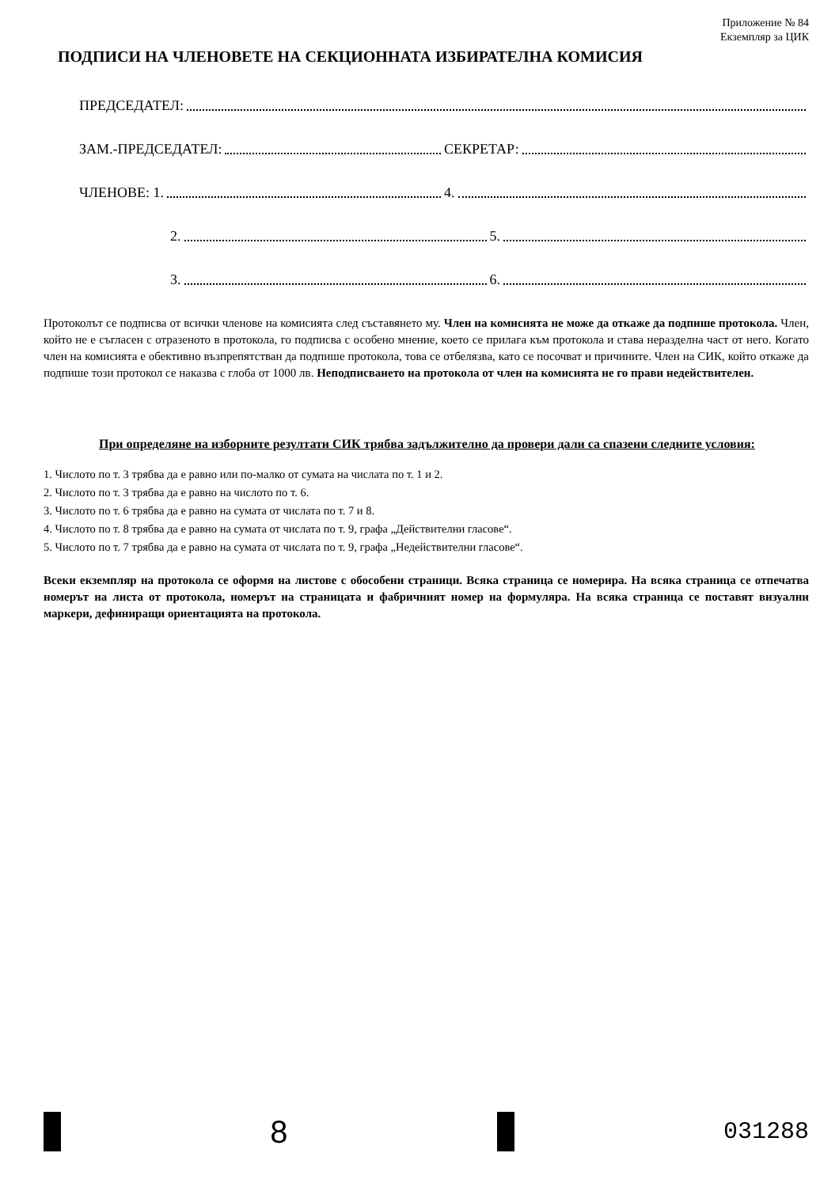Приложение № 84
Екземпляр за ЦИК
ПОДПИСИ НА ЧЛЕНОВЕТЕ НА СЕКЦИОННАТА ИЗБИРАТЕЛНА КОМИСИЯ
ПРЕДСЕДАТЕЛ:
ЗАМ.-ПРЕДСЕДАТЕЛ:
СЕКРЕТАР:
ЧЛЕНОВЕ: 1.
4.
2.
5.
3.
6.
Протоколът се подписва от всички членове на комисията след съставянето му. Член на комисията не може да откаже да подпише протокола. Член, който не е съгласен с отразеното в протокола, го подписва с особено мнение, което се прилага към протокола и става неразделна част от него. Когато член на комисията е обективно възпрепятстван да подпише протокола, това се отбелязва, като се посочват и причините. Член на СИК, който откаже да подпише този протокол се наказва с глоба от 1000 лв. Неподписването на протокола от член на комисията не го прави недействителен.
При определяне на изборните резултати СИК трябва задължително да провери дали са спазени следните условия:
1. Числото по т. 3 трябва да е равно или по-малко от сумата на числата по т. 1 и 2.
2. Числото по т. 3 трябва да е равно на числото по т. 6.
3. Числото по т. 6 трябва да е равно на сумата от числата по т. 7 и 8.
4. Числото по т. 8 трябва да е равно на сумата от числата по т. 9, графа „Действителни гласове“.
5. Числото по т. 7 трябва да е равно на сумата от числата по т. 9, графа „Недействителни гласове“.
Всеки екземпляр на протокола се оформя на листове с обособени страници. Всяка страница се номерира. На всяка страница се отпечатва номерът на листа от протокола, номерът на страницата и фабричният номер на формуляра. На всяка страница се поставят визуални маркери, дефиниращи ориентацията на протокола.
8
031288